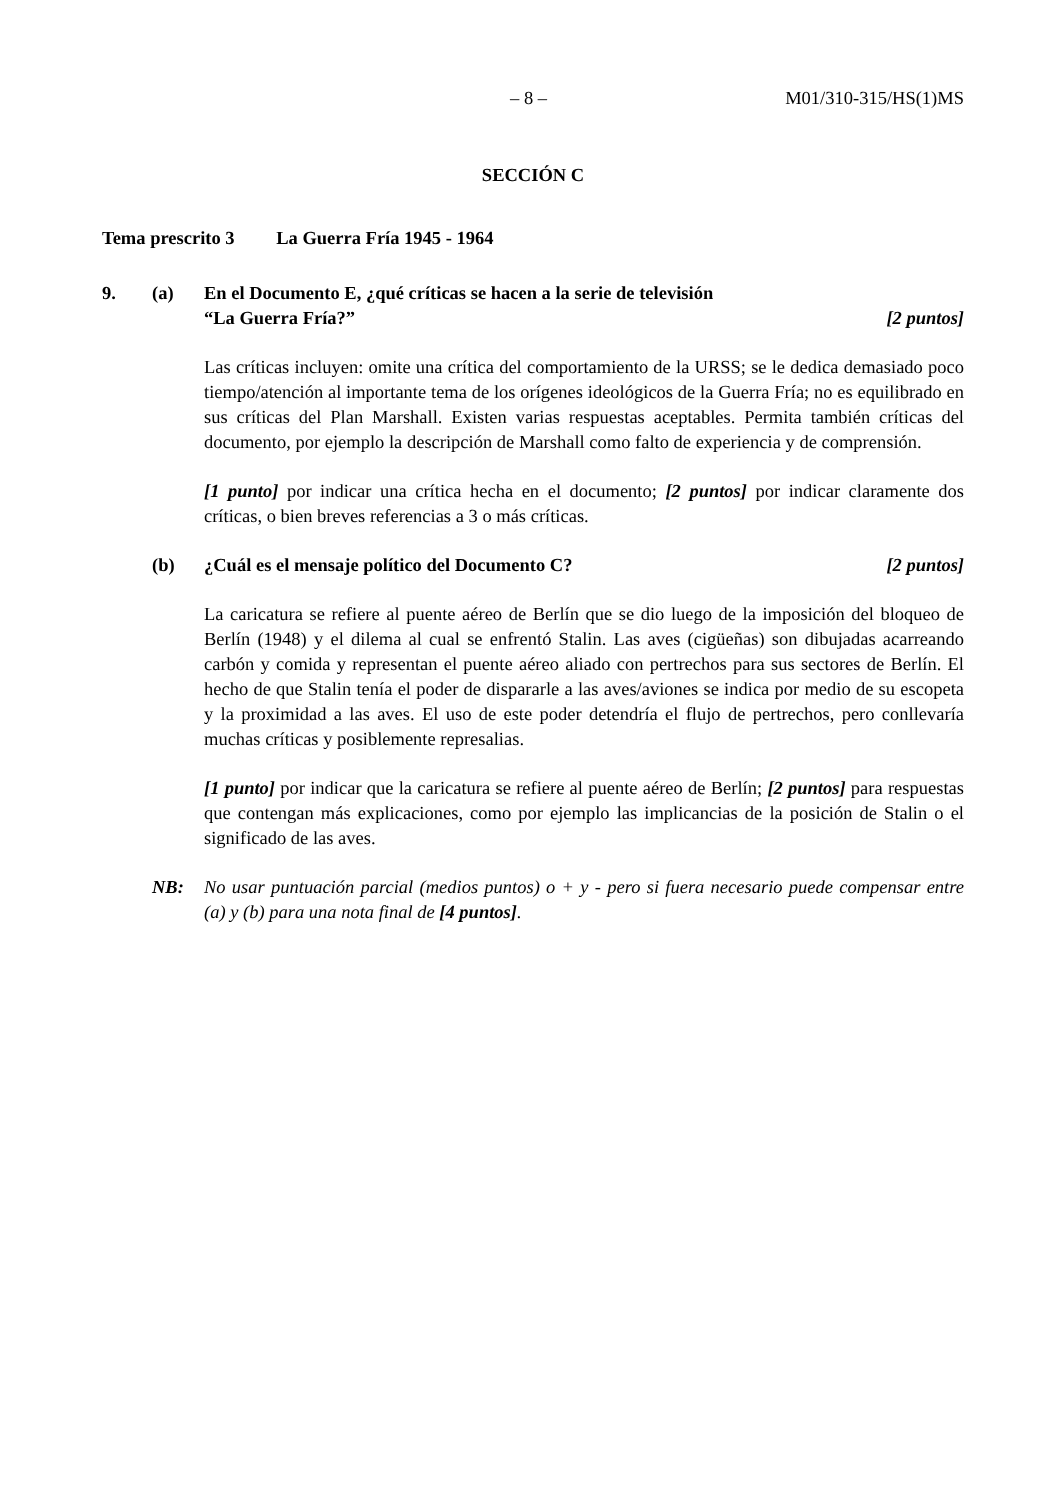– 8 – M01/310-315/HS(1)MS
SECCIÓN C
Tema prescrito 3 La Guerra Fría 1945 - 1964
9. (a) En el Documento E, ¿qué críticas se hacen a la serie de televisión
“La Guerra Fría?” [2 puntos]
Las críticas incluyen: omite una crítica del comportamiento de la URSS; se le dedica demasiado poco tiempo/atención al importante tema de los orígenes ideológicos de la Guerra Fría; no es equilibrado en sus críticas del Plan Marshall. Existen varias respuestas aceptables. Permita también críticas del documento, por ejemplo la descripción de Marshall como falto de experiencia y de comprensión.
[1 punto] por indicar una crítica hecha en el documento; [2 puntos] por indicar claramente dos críticas, o bien breves referencias a 3 o más críticas.
(b) ¿Cuál es el mensaje político del Documento C? [2 puntos]
La caricatura se refiere al puente aéreo de Berlín que se dio luego de la imposición del bloqueo de Berlín (1948) y el dilema al cual se enfrentó Stalin. Las aves (cigüeñas) son dibujadas acarreando carbón y comida y representan el puente aéreo aliado con pertrechos para sus sectores de Berlín. El hecho de que Stalin tenía el poder de dispararle a las aves/aviones se indica por medio de su escopeta y la proximidad a las aves. El uso de este poder detendría el flujo de pertrechos, pero conllevaría muchas críticas y posiblemente represalias.
[1 punto] por indicar que la caricatura se refiere al puente aéreo de Berlín; [2 puntos] para respuestas que contengan más explicaciones, como por ejemplo las implicancias de la posición de Stalin o el significado de las aves.
NB: No usar puntuación parcial (medios puntos) o + y - pero si fuera necesario puede compensar entre (a) y (b) para una nota final de [4 puntos].